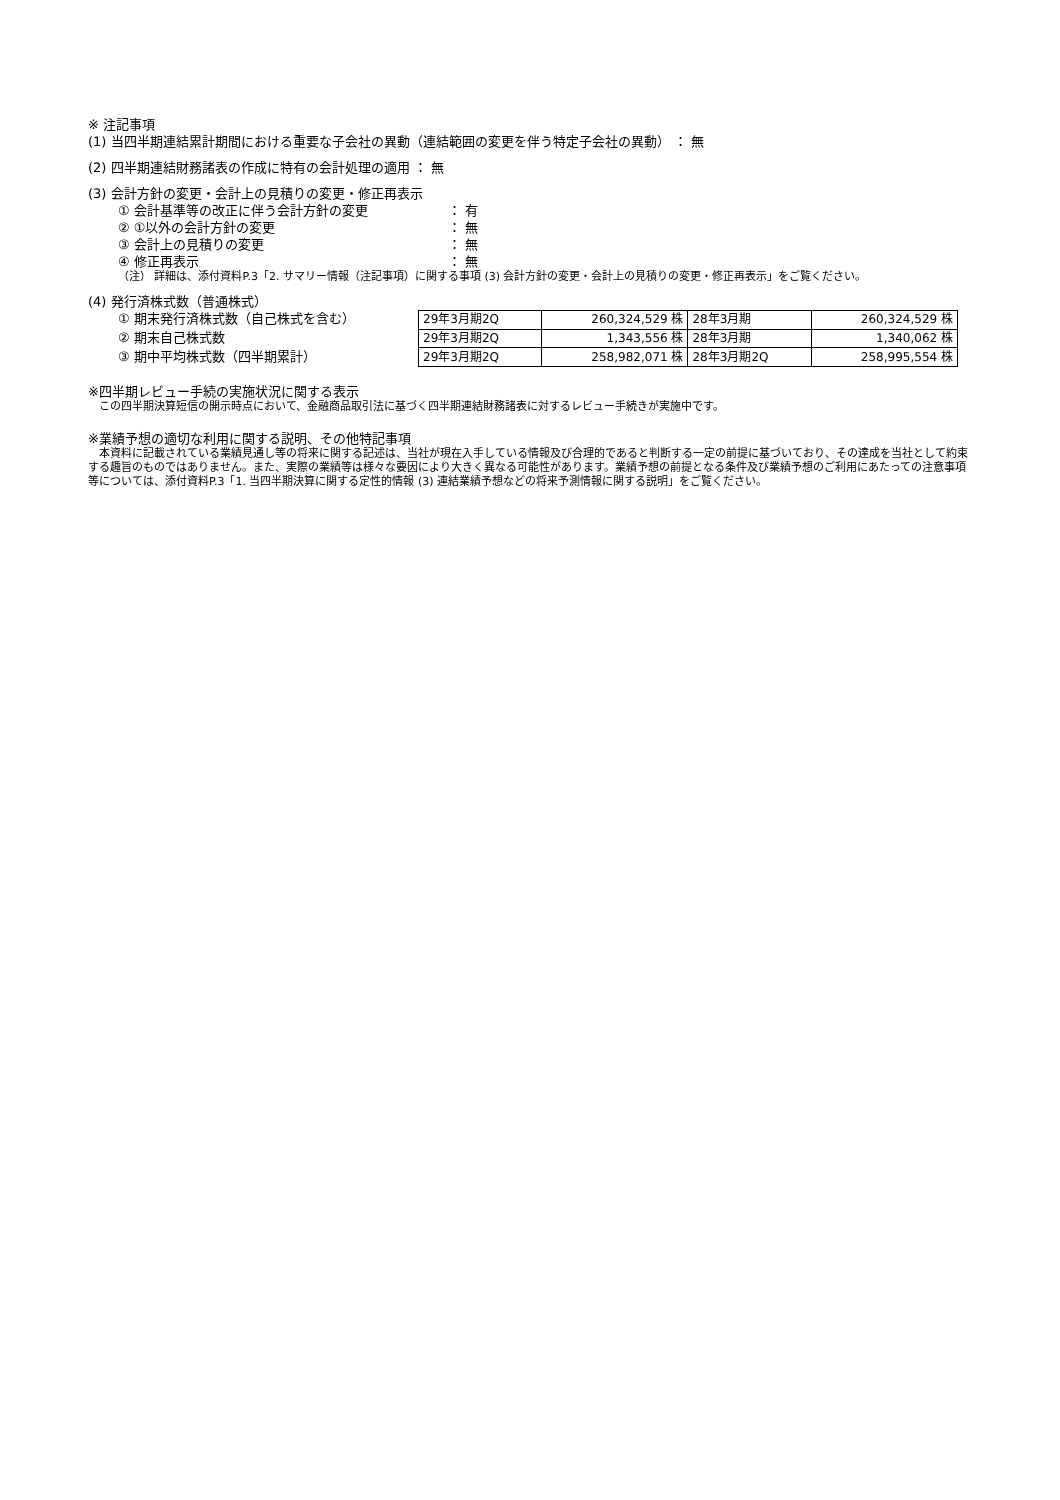※ 注記事項
(1) 当四半期連結累計期間における重要な子会社の異動（連結範囲の変更を伴う特定子会社の異動） ： 無
(2) 四半期連結財務諸表の作成に特有の会計処理の適用 ： 無
(3) 会計方針の変更・会計上の見積りの変更・修正再表示
① 会計基準等の改正に伴う会計方針の変更 ： 有
② ①以外の会計方針の変更 ： 無
③ 会計上の見積りの変更 ： 無
④ 修正再表示 ： 無
（注） 詳細は、添付資料P.3「2. サマリー情報（注記事項）に関する事項 (3) 会計方針の変更・会計上の見積りの変更・修正再表示」をご覧ください。
(4) 発行済株式数（普通株式）
① 期末発行済株式数（自己株式を含む）
② 期末自己株式数
③ 期中平均株式数（四半期累計）
| 29年3月期2Q | 260,324,529 株 | 28年3月期 | 260,324,529 株 |
| 29年3月期2Q | 1,343,556 株 | 28年3月期 | 1,340,062 株 |
| 29年3月期2Q | 258,982,071 株 | 28年3月期2Q | 258,995,554 株 |
※四半期レビュー手続の実施状況に関する表示
　この四半期決算短信の開示時点において、金融商品取引法に基づく四半期連結財務諸表に対するレビュー手続きが実施中です。
※業績予想の適切な利用に関する説明、その他特記事項
　本資料に記載されている業績見通し等の将来に関する記述は、当社が現在入手している情報及び合理的であると判断する一定の前提に基づいており、その達成を当社として約束する趣旨のものではありません。また、実際の業績等は様々な要因により大きく異なる可能性があります。業績予想の前提となる条件及び業績予想のご利用にあたっての注意事項等については、添付資料P.3「1. 当四半期決算に関する定性的情報 (3) 連結業績予想などの将来予測情報に関する説明」をご覧ください。